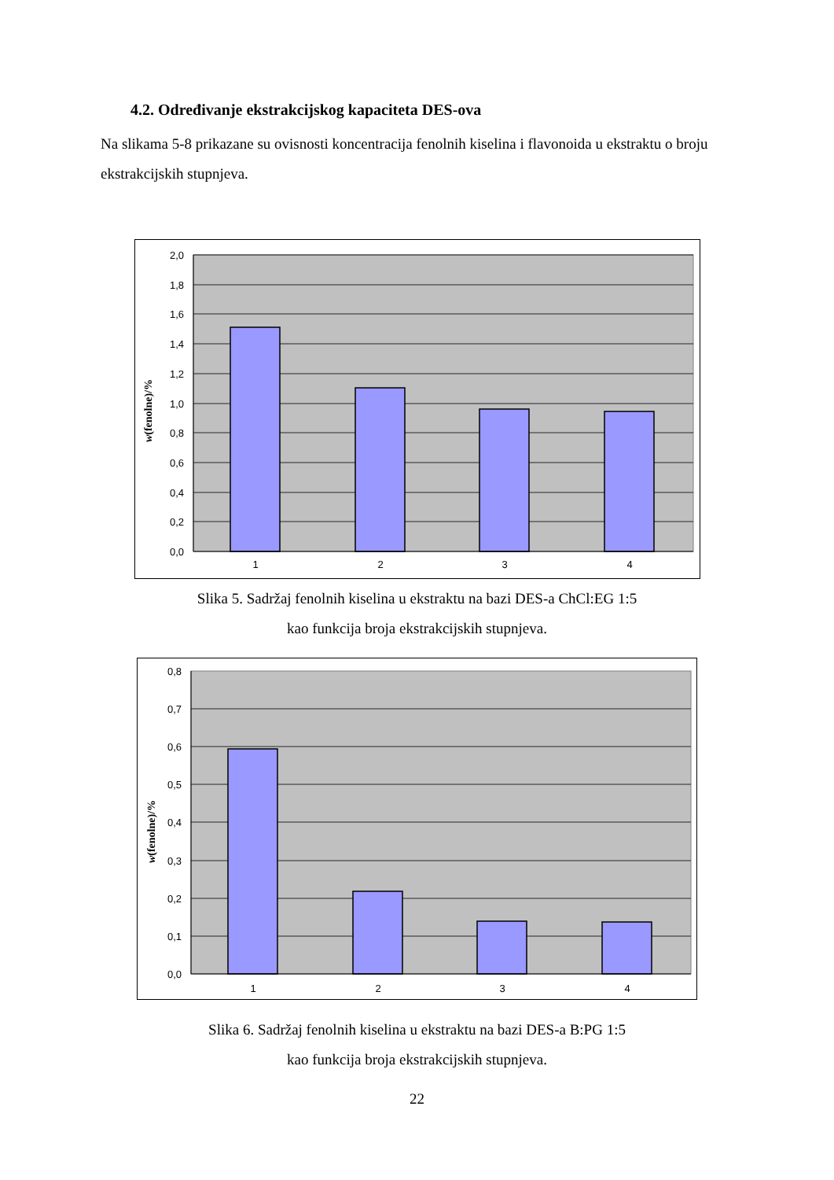4.2. Određivanje ekstrakcijskog kapaciteta DES-ova
Na slikama 5-8 prikazane su ovisnosti koncentracija fenolnih kiselina i flavonoida u ekstraktu o broju ekstrakcijskih stupnjeva.
2,0
1,8
1,6
1,4
1,2
1,0
0,8
0,6
0,4
0,2
0,0
1
2
3
4
w(fenolne)/%
Slika 5. Sadržaj fenolnih kiselina u ekstraktu na bazi DES-a ChCl:EG 1:5
kao funkcija broja ekstrakcijskih stupnjeva.
0,8
0,7
0,6
0,5
0,4
0,3
0,2
0,1
0,0
1
2
3
4
w(fenolne)/%
Slika 6. Sadržaj fenolnih kiselina u ekstraktu na bazi DES-a B:PG 1:5
kao funkcija broja ekstrakcijskih stupnjeva.
22